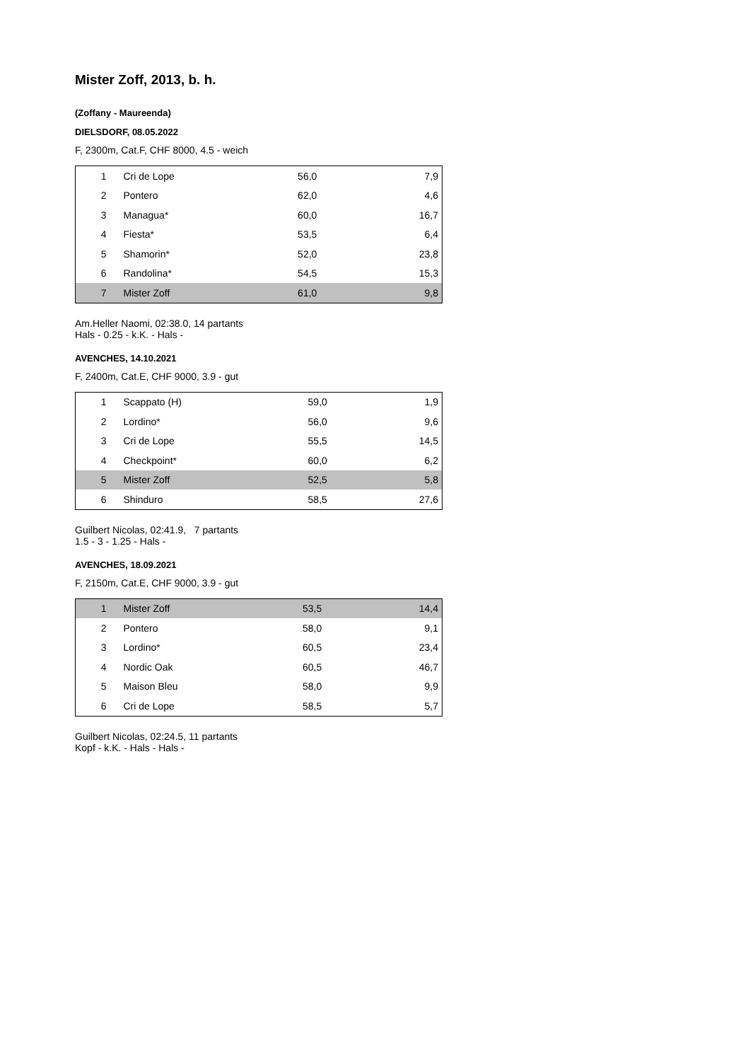Mister Zoff, 2013, b. h.
(Zoffany - Maureenda)
DIELSDORF, 08.05.2022
F, 2300m, Cat.F, CHF 8000, 4.5 - weich
| 1 | Cri de Lope | 56,0 | 7,9 |
| 2 | Pontero | 62,0 | 4,6 |
| 3 | Managua* | 60,0 | 16,7 |
| 4 | Fiesta* | 53,5 | 6,4 |
| 5 | Shamorin* | 52,0 | 23,8 |
| 6 | Randolina* | 54,5 | 15,3 |
| 7 | Mister Zoff | 61,0 | 9,8 |
Am.Heller Naomi, 02:38.0, 14 partants
Hals - 0.25 - k.K. - Hals -
AVENCHES, 14.10.2021
F, 2400m, Cat.E, CHF 9000, 3.9 - gut
| 1 | Scappato (H) | 59,0 | 1,9 |
| 2 | Lordino* | 56,0 | 9,6 |
| 3 | Cri de Lope | 55,5 | 14,5 |
| 4 | Checkpoint* | 60,0 | 6,2 |
| 5 | Mister Zoff | 52,5 | 5,8 |
| 6 | Shinduro | 58,5 | 27,6 |
Guilbert Nicolas, 02:41.9, 7 partants
1.5 - 3 - 1.25 - Hals -
AVENCHES, 18.09.2021
F, 2150m, Cat.E, CHF 9000, 3.9 - gut
| 1 | Mister Zoff | 53,5 | 14,4 |
| 2 | Pontero | 58,0 | 9,1 |
| 3 | Lordino* | 60,5 | 23,4 |
| 4 | Nordic Oak | 60,5 | 46,7 |
| 5 | Maison Bleu | 58,0 | 9,9 |
| 6 | Cri de Lope | 58,5 | 5,7 |
Guilbert Nicolas, 02:24.5, 11 partants
Kopf - k.K. - Hals - Hals -